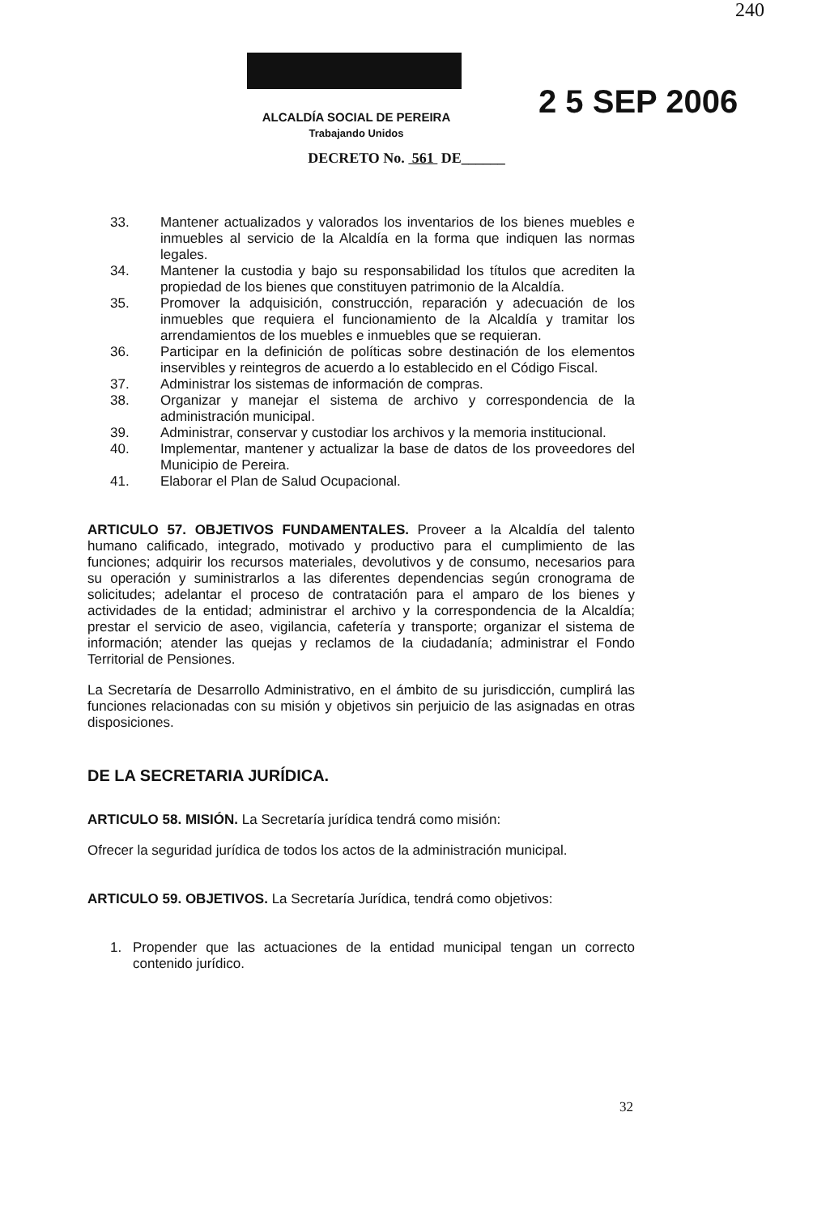240
2 5 SEP 2006
ALCALDÍA SOCIAL DE PEREIRA
Trabajando Unidos
DECRETO No. 561 DE______
33. Mantener actualizados y valorados los inventarios de los bienes muebles e inmuebles al servicio de la Alcaldía en la forma que indiquen las normas legales.
34. Mantener la custodia y bajo su responsabilidad los títulos que acrediten la propiedad de los bienes que constituyen patrimonio de la Alcaldía.
35. Promover la adquisición, construcción, reparación y adecuación de los inmuebles que requiera el funcionamiento de la Alcaldía y tramitar los arrendamientos de los muebles e inmuebles que se requieran.
36. Participar en la definición de políticas sobre destinación de los elementos inservibles y reintegros de acuerdo a lo establecido en el Código Fiscal.
37. Administrar los sistemas de información de compras.
38. Organizar y manejar el sistema de archivo y correspondencia de la administración municipal.
39. Administrar, conservar y custodiar los archivos y la memoria institucional.
40. Implementar, mantener y actualizar la base de datos de los proveedores del Municipio de Pereira.
41. Elaborar el Plan de Salud Ocupacional.
ARTICULO 57. OBJETIVOS FUNDAMENTALES. Proveer a la Alcaldía del talento humano calificado, integrado, motivado y productivo para el cumplimiento de las funciones; adquirir los recursos materiales, devolutivos y de consumo, necesarios para su operación y suministrarlos a las diferentes dependencias según cronograma de solicitudes; adelantar el proceso de contratación para el amparo de los bienes y actividades de la entidad; administrar el archivo y la correspondencia de la Alcaldía; prestar el servicio de aseo, vigilancia, cafetería y transporte; organizar el sistema de información; atender las quejas y reclamos de la ciudadanía; administrar el Fondo Territorial de Pensiones.
La Secretaría de Desarrollo Administrativo, en el ámbito de su jurisdicción, cumplirá las funciones relacionadas con su misión y objetivos sin perjuicio de las asignadas en otras disposiciones.
DE LA SECRETARIA JURÍDICA.
ARTICULO 58. MISIÓN. La Secretaría jurídica tendrá como misión:
Ofrecer la seguridad jurídica de todos los actos de la administración municipal.
ARTICULO 59. OBJETIVOS. La Secretaría Jurídica, tendrá como objetivos:
1. Propender que las actuaciones de la entidad municipal tengan un correcto contenido jurídico.
32